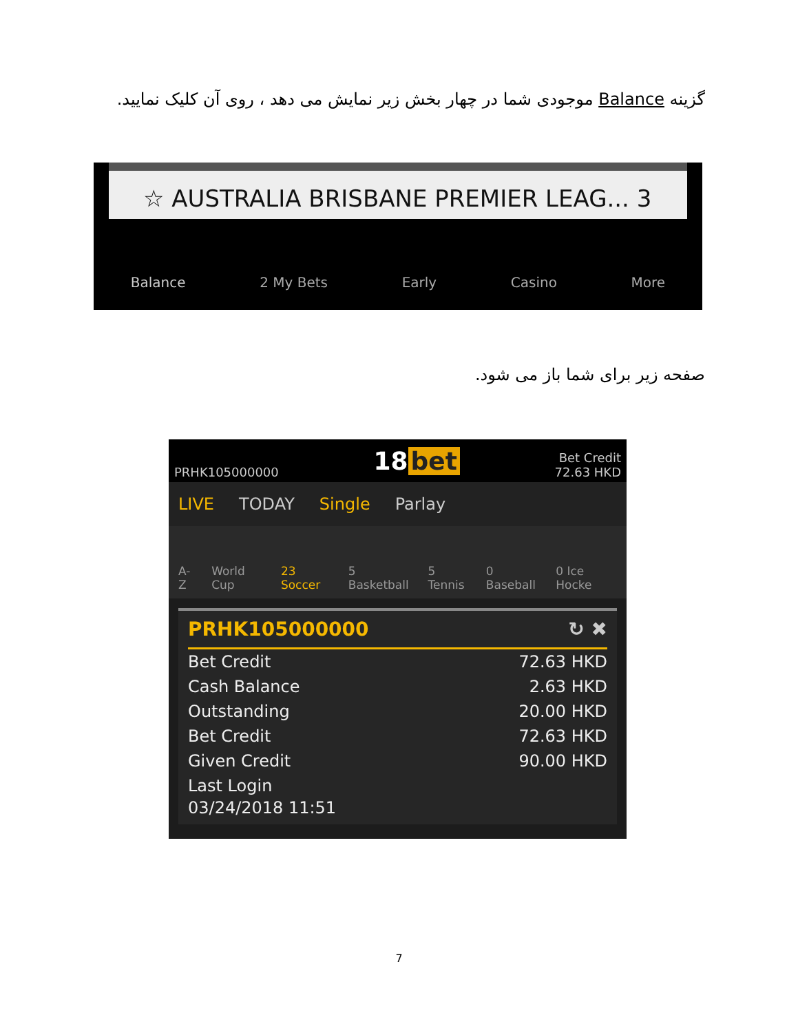گزینه Balance موجودی شما در چهار بخش زیر نمایش می دهد ، روی آن کلیک نمایید.
☆ AUSTRALIA BRISBANE PREMIER LEAG... 3
Balance 2 My Bets Early Casino More
صفحه زیر برای شما باز می شود.
PRHK105000000 18 bet Bet Credit
72.63 HKD
LIVE TODAY Single Parlay
A-Z World Cup 23 Soccer 5 Basketball 5 Tennis 0 Baseball 0 Ice Hocke
PRHK105000000 ↻ ✖
Bet Credit 72.63 HKD
Cash Balance 2.63 HKD
Outstanding 20.00 HKD
Bet Credit 72.63 HKD
Given Credit 90.00 HKD
Last Login
03/24/2018 11:51
7